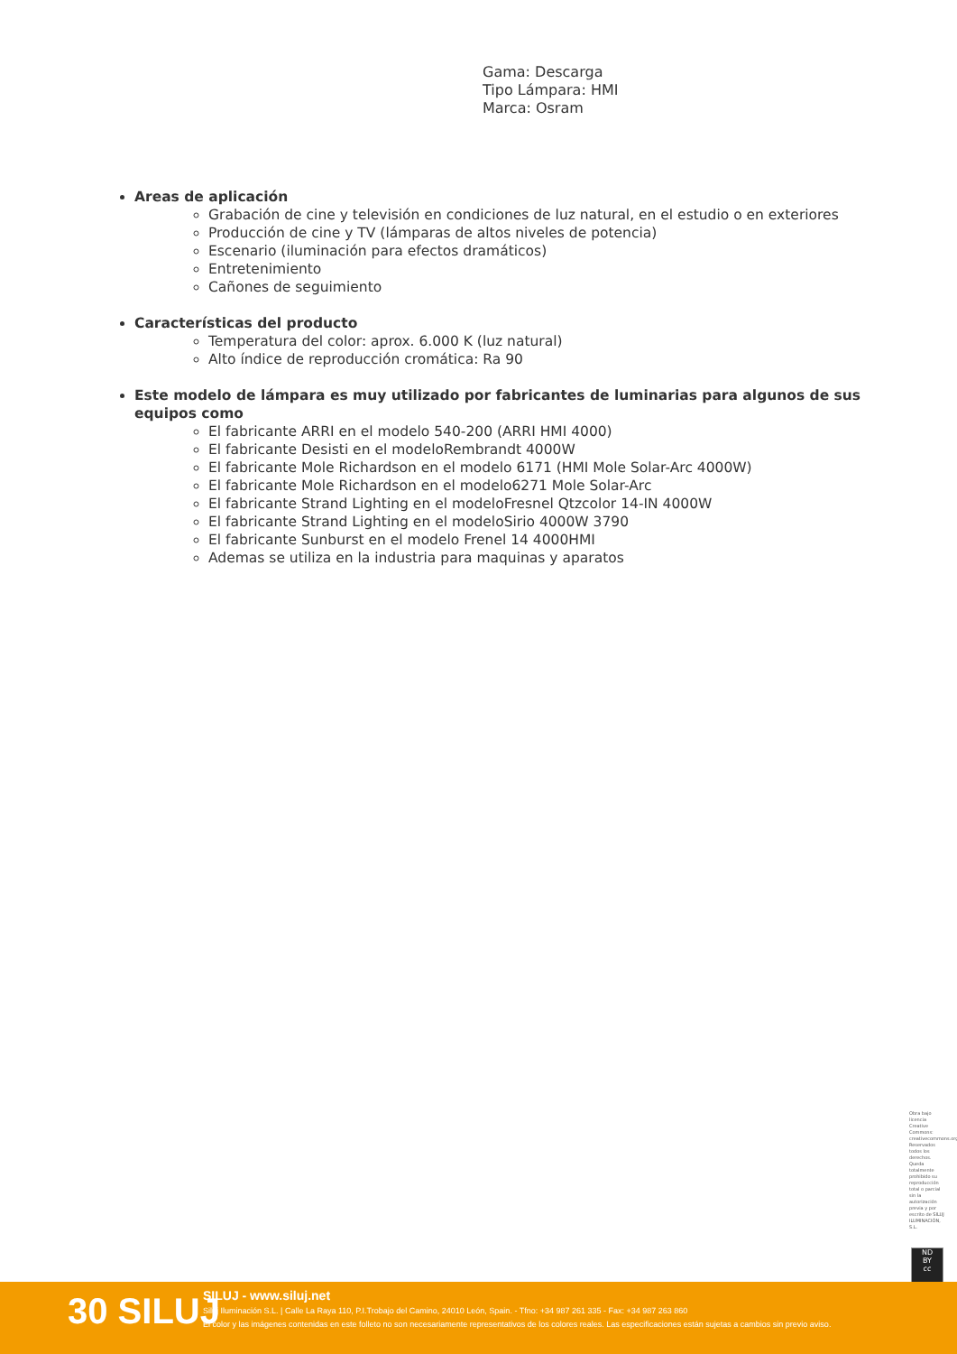Gama: Descarga
Tipo Lámpara: HMI
Marca: Osram
Areas de aplicación
Grabación de cine y televisión en condiciones de luz natural, en el estudio o en exteriores
Producción de cine y TV (lámparas de altos niveles de potencia)
Escenario (iluminación para efectos dramáticos)
Entretenimiento
Cañones de seguimiento
Características del producto
Temperatura del color: aprox. 6.000 K (luz natural)
Alto índice de reproducción cromática: Ra 90
Este modelo de lámpara es muy utilizado por fabricantes de luminarias para algunos de sus equipos como
El fabricante ARRI en el modelo 540-200 (ARRI HMI 4000)
El fabricante Desisti en el modeloRembrandt 4000W
El fabricante Mole Richardson en el modelo 6171 (HMI Mole Solar-Arc 4000W)
El fabricante Mole Richardson en el modelo6271 Mole Solar-Arc
El fabricante Strand Lighting en el modeloFresnel Qtzcolor 14-IN 4000W
El fabricante Strand Lighting en el modeloSirio 4000W 3790
El fabricante Sunburst en el modelo Frenel 14 4000HMI
Ademas se utiliza en la industria para maquinas y aparatos
Obra bajo licencia Creative Commons: creativecommons.org Reservados todos los derechos. Queda totalmente prohibido su reproducción total o parcial sin la autorización previa y por escrito de SILUJ ILUMINACIÓN, S.L.
ND
BY
cc
30 SILUJ
SILUJ - www.siluj.net
Siluj Iluminación S.L. | Calle La Raya 110, P.I.Trobajo del Camino, 24010 León, Spain. - Tfno: +34 987 261 335 - Fax: +34 987 263 860
El color y las imágenes contenidas en este folleto no son necesariamente representativos de los colores reales. Las especificaciones están sujetas a cambios sin previo aviso.